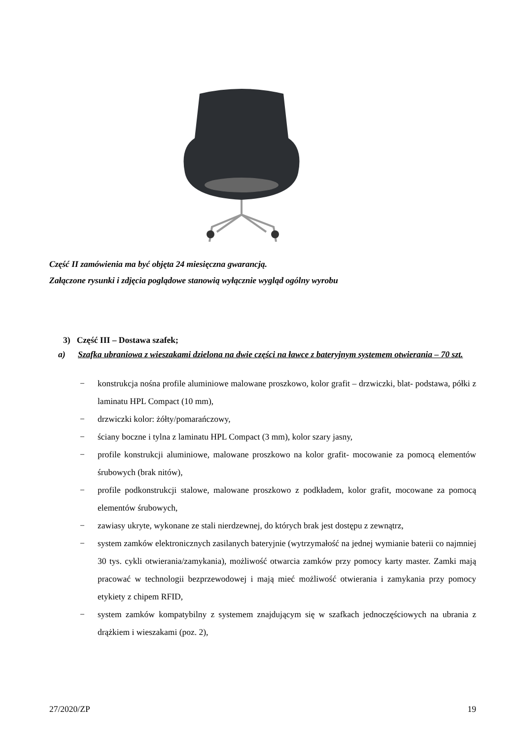Część II zamówienia ma być objęta 24 miesięczna gwarancją.
Załączone rysunki i zdjęcia poglądowe stanowią wyłącznie wygląd ogólny wyrobu
3) Część III – Dostawa szafek;
a) Szafka ubraniowa z wieszakami dzielona na dwie części na ławce z bateryjnym systemem otwierania – 70 szt.
− konstrukcja nośna profile aluminiowe malowane proszkowo, kolor grafit – drzwiczki, blat- podstawa, półki z laminatu HPL Compact (10 mm),
− drzwiczki kolor: żółty/pomarańczowy,
− ściany boczne i tylna z laminatu HPL Compact (3 mm), kolor szary jasny,
− profile konstrukcji aluminiowe, malowane proszkowo na kolor grafit- mocowanie za pomocą elementów śrubowych (brak nitów),
− profile podkonstrukcji stalowe, malowane proszkowo z podkładem, kolor grafit, mocowane za pomocą elementów śrubowych,
− zawiasy ukryte, wykonane ze stali nierdzewnej, do których brak jest dostępu z zewnątrz,
− system zamków elektronicznych zasilanych bateryjnie (wytrzymałość na jednej wymianie baterii co najmniej 30 tys. cykli otwierania/zamykania), możliwość otwarcia zamków przy pomocy karty master. Zamki mają pracować w technologii bezprzewodowej i mają mieć możliwość otwierania i zamykania przy pomocy etykiety z chipem RFID,
− system zamków kompatybilny z systemem znajdującym się w szafkach jednoczęściowych na ubrania z drążkiem i wieszakami (poz. 2),
27/2020/ZP 19